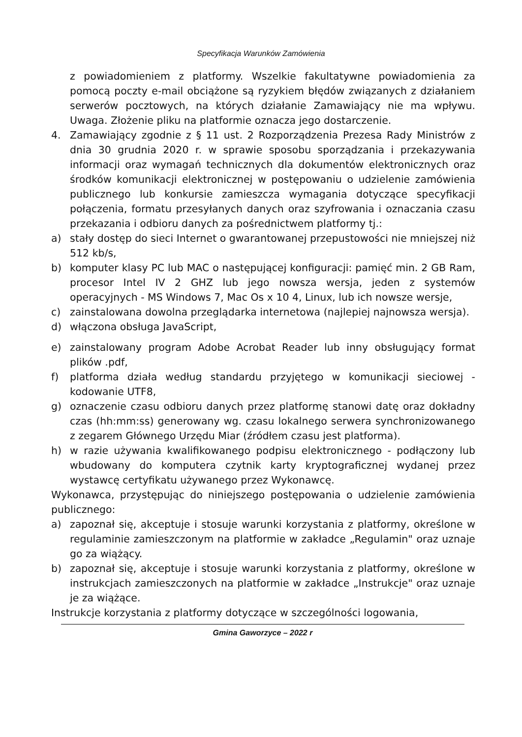Specyfikacja Warunków Zamówienia
z powiadomieniem z platformy. Wszelkie fakultatywne powiadomienia za pomocą poczty e-mail obciążone są ryzykiem błędów związanych z działaniem serwerów pocztowych, na których działanie Zamawiający nie ma wpływu. Uwaga. Złożenie pliku na platformie oznacza jego dostarczenie.
4. Zamawiający zgodnie z § 11 ust. 2 Rozporządzenia Prezesa Rady Ministrów z dnia 30 grudnia 2020 r. w sprawie sposobu sporządzania i przekazywania informacji oraz wymagań technicznych dla dokumentów elektronicznych oraz środków komunikacji elektronicznej w postępowaniu o udzielenie zamówienia publicznego lub konkursie zamieszcza wymagania dotyczące specyfikacji połączenia, formatu przesyłanych danych oraz szyfrowania i oznaczania czasu przekazania i odbioru danych za pośrednictwem platformy tj.:
a) stały dostęp do sieci Internet o gwarantowanej przepustowości nie mniejszej niż 512 kb/s,
b) komputer klasy PC lub MAC o następującej konfiguracji: pamięć min. 2 GB Ram, procesor Intel IV 2 GHZ lub jego nowsza wersja, jeden z systemów operacyjnych - MS Windows 7, Mac Os x 10 4, Linux, lub ich nowsze wersje,
c) zainstalowana dowolna przeglądarka internetowa (najlepiej najnowsza wersja).
d) włączona obsługa JavaScript,
e) zainstalowany program Adobe Acrobat Reader lub inny obsługujący format plików .pdf,
f) platforma działa według standardu przyjętego w komunikacji sieciowej - kodowanie UTF8,
g) oznaczenie czasu odbioru danych przez platformę stanowi datę oraz dokładny czas (hh:mm:ss) generowany wg. czasu lokalnego serwera synchronizowanego z zegarem Głównego Urzędu Miar (źródłem czasu jest platforma).
h) w razie używania kwalifikowanego podpisu elektronicznego - podłączony lub wbudowany do komputera czytnik karty kryptograficznej wydanej przez wystawcę certyfikatu używanego przez Wykonawcę.
Wykonawca, przystępując do niniejszego postępowania o udzielenie zamówienia publicznego:
a) zapoznał się, akceptuje i stosuje warunki korzystania z platformy, określone w regulaminie zamieszczonym na platformie w zakładce „Regulamin" oraz uznaje go za wiążący.
b) zapoznał się, akceptuje i stosuje warunki korzystania z platformy, określone w instrukcjach zamieszczonych na platformie w zakładce „Instrukcje" oraz uznaje je za wiążące.
Instrukcje korzystania z platformy dotyczące w szczególności logowania,
Gmina Gaworzyce – 2022 r